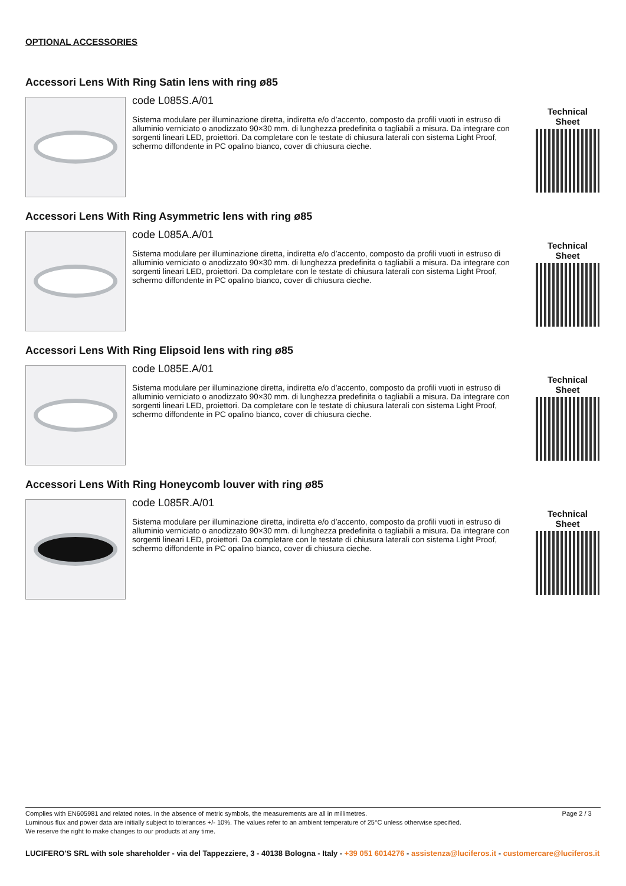OPTIONAL ACCESSORIES
Accessori Lens With Ring Satin lens with ring ø85
code L085S.A/01
Sistema modulare per illuminazione diretta, indiretta e/o d’accento, composto da profili vuoti in estruso di alluminio verniciato o anodizzato 90×30 mm. di lunghezza predefinita o tagliabili a misura. Da integrare con sorgenti lineari LED, proiettori. Da completare con le testate di chiusura laterali con sistema Light Proof, schermo diffondente in PC opalino bianco, cover di chiusura cieche.
Technical Sheet
Accessori Lens With Ring Asymmetric lens with ring ø85
code L085A.A/01
Sistema modulare per illuminazione diretta, indiretta e/o d’accento, composto da profili vuoti in estruso di alluminio verniciato o anodizzato 90×30 mm. di lunghezza predefinita o tagliabili a misura. Da integrare con sorgenti lineari LED, proiettori. Da completare con le testate di chiusura laterali con sistema Light Proof, schermo diffondente in PC opalino bianco, cover di chiusura cieche.
Technical Sheet
Accessori Lens With Ring Elipsoid lens with ring ø85
code L085E.A/01
Sistema modulare per illuminazione diretta, indiretta e/o d’accento, composto da profili vuoti in estruso di alluminio verniciato o anodizzato 90×30 mm. di lunghezza predefinita o tagliabili a misura. Da integrare con sorgenti lineari LED, proiettori. Da completare con le testate di chiusura laterali con sistema Light Proof, schermo diffondente in PC opalino bianco, cover di chiusura cieche.
Technical Sheet
Accessori Lens With Ring Honeycomb louver with ring ø85
code L085R.A/01
Sistema modulare per illuminazione diretta, indiretta e/o d’accento, composto da profili vuoti in estruso di alluminio verniciato o anodizzato 90×30 mm. di lunghezza predefinita o tagliabili a misura. Da integrare con sorgenti lineari LED, proiettori. Da completare con le testate di chiusura laterali con sistema Light Proof, schermo diffondente in PC opalino bianco, cover di chiusura cieche.
Technical Sheet
Complies with EN605981 and related notes. In the absence of metric symbols, the measurements are all in millimetres. Page 2 / 3
Luminous flux and power data are initially subject to tolerances +/- 10%. The values refer to an ambient temperature of 25°C unless otherwise specified.
We reserve the right to make changes to our products at any time.
LUCIFERO'S SRL with sole shareholder - via del Tappezziere, 3 - 40138 Bologna - Italy - +39 051 6014276 - assistenza@luciferos.it - customercare@luciferos.it